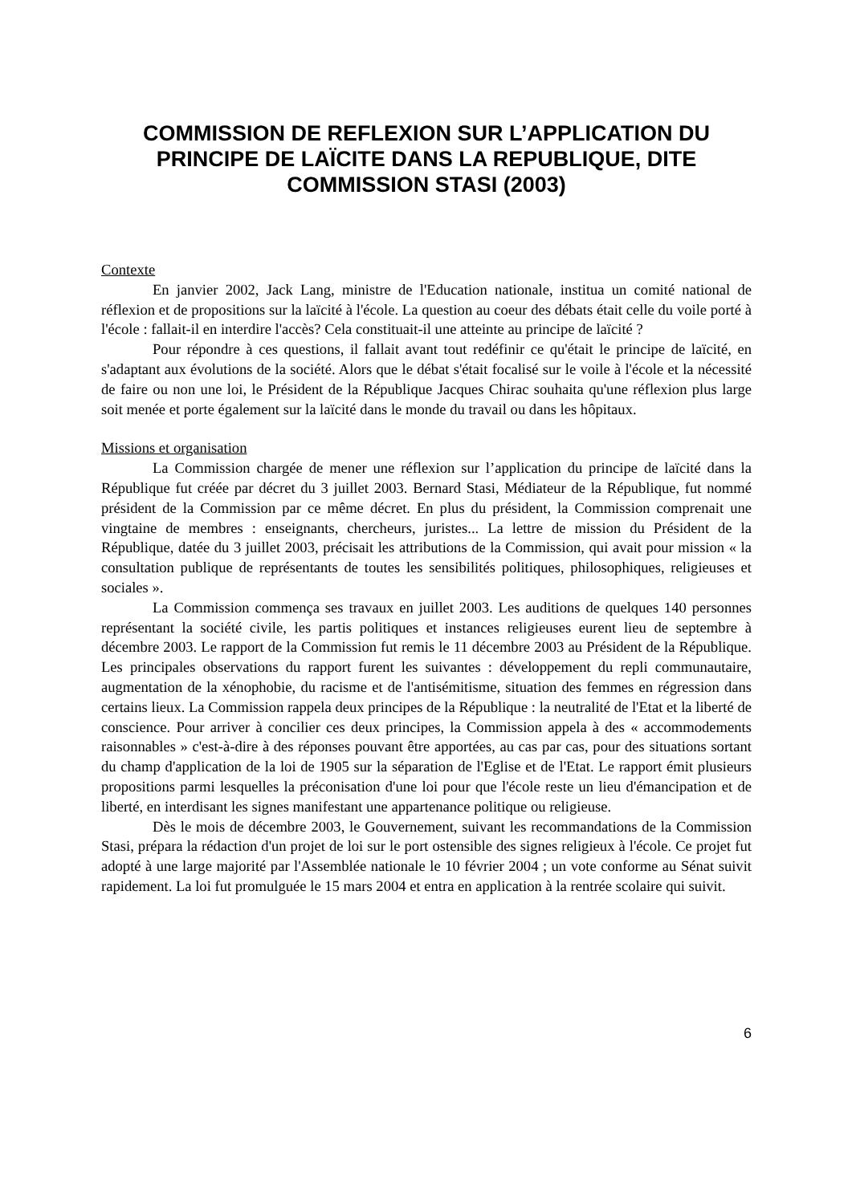COMMISSION DE REFLEXION SUR L’APPLICATION DU PRINCIPE DE LAÏCITE DANS LA REPUBLIQUE, DITE COMMISSION STASI (2003)
Contexte
En janvier 2002, Jack Lang, ministre de l'Education nationale, institua un comité national de réflexion et de propositions sur la laïcité à l'école. La question au coeur des débats était celle du voile porté à l'école : fallait-il en interdire l'accès? Cela constituait-il une atteinte au principe de laïcité ?
Pour répondre à ces questions, il fallait avant tout redéfinir ce qu'était le principe de laïcité, en s'adaptant aux évolutions de la société. Alors que le débat s'était focalisé sur le voile à l'école et la nécessité de faire ou non une loi, le Président de la République Jacques Chirac souhaita qu'une réflexion plus large soit menée et porte également sur la laïcité dans le monde du travail ou dans les hôpitaux.
Missions et organisation
La Commission chargée de mener une réflexion sur l’application du principe de laïcité dans la République fut créée par décret du 3 juillet 2003. Bernard Stasi, Médiateur de la République, fut nommé président de la Commission par ce même décret. En plus du président, la Commission comprenait une vingtaine de membres : enseignants, chercheurs, juristes... La lettre de mission du Président de la République, datée du 3 juillet 2003, précisait les attributions de la Commission, qui avait pour mission « la consultation publique de représentants de toutes les sensibilités politiques, philosophiques, religieuses et sociales ».
La Commission commença ses travaux en juillet 2003. Les auditions de quelques 140 personnes représentant la société civile, les partis politiques et instances religieuses eurent lieu de septembre à décembre 2003. Le rapport de la Commission fut remis le 11 décembre 2003 au Président de la République. Les principales observations du rapport furent les suivantes : développement du repli communautaire, augmentation de la xénophobie, du racisme et de l'antisémitisme, situation des femmes en régression dans certains lieux. La Commission rappela deux principes de la République : la neutralité de l'Etat et la liberté de conscience. Pour arriver à concilier ces deux principes, la Commission appela à des « accommodements raisonnables » c'est-à-dire à des réponses pouvant être apportées, au cas par cas, pour des situations sortant du champ d'application de la loi de 1905 sur la séparation de l'Eglise et de l'Etat. Le rapport émit plusieurs propositions parmi lesquelles la préconisation d'une loi pour que l'école reste un lieu d'émancipation et de liberté, en interdisant les signes manifestant une appartenance politique ou religieuse.
Dès le mois de décembre 2003, le Gouvernement, suivant les recommandations de la Commission Stasi, prépara la rédaction d'un projet de loi sur le port ostensible des signes religieux à l'école. Ce projet fut adopté à une large majorité par l'Assemblée nationale le 10 février 2004 ; un vote conforme au Sénat suivit rapidement. La loi fut promulguée le 15 mars 2004 et entra en application à la rentrée scolaire qui suivit.
6